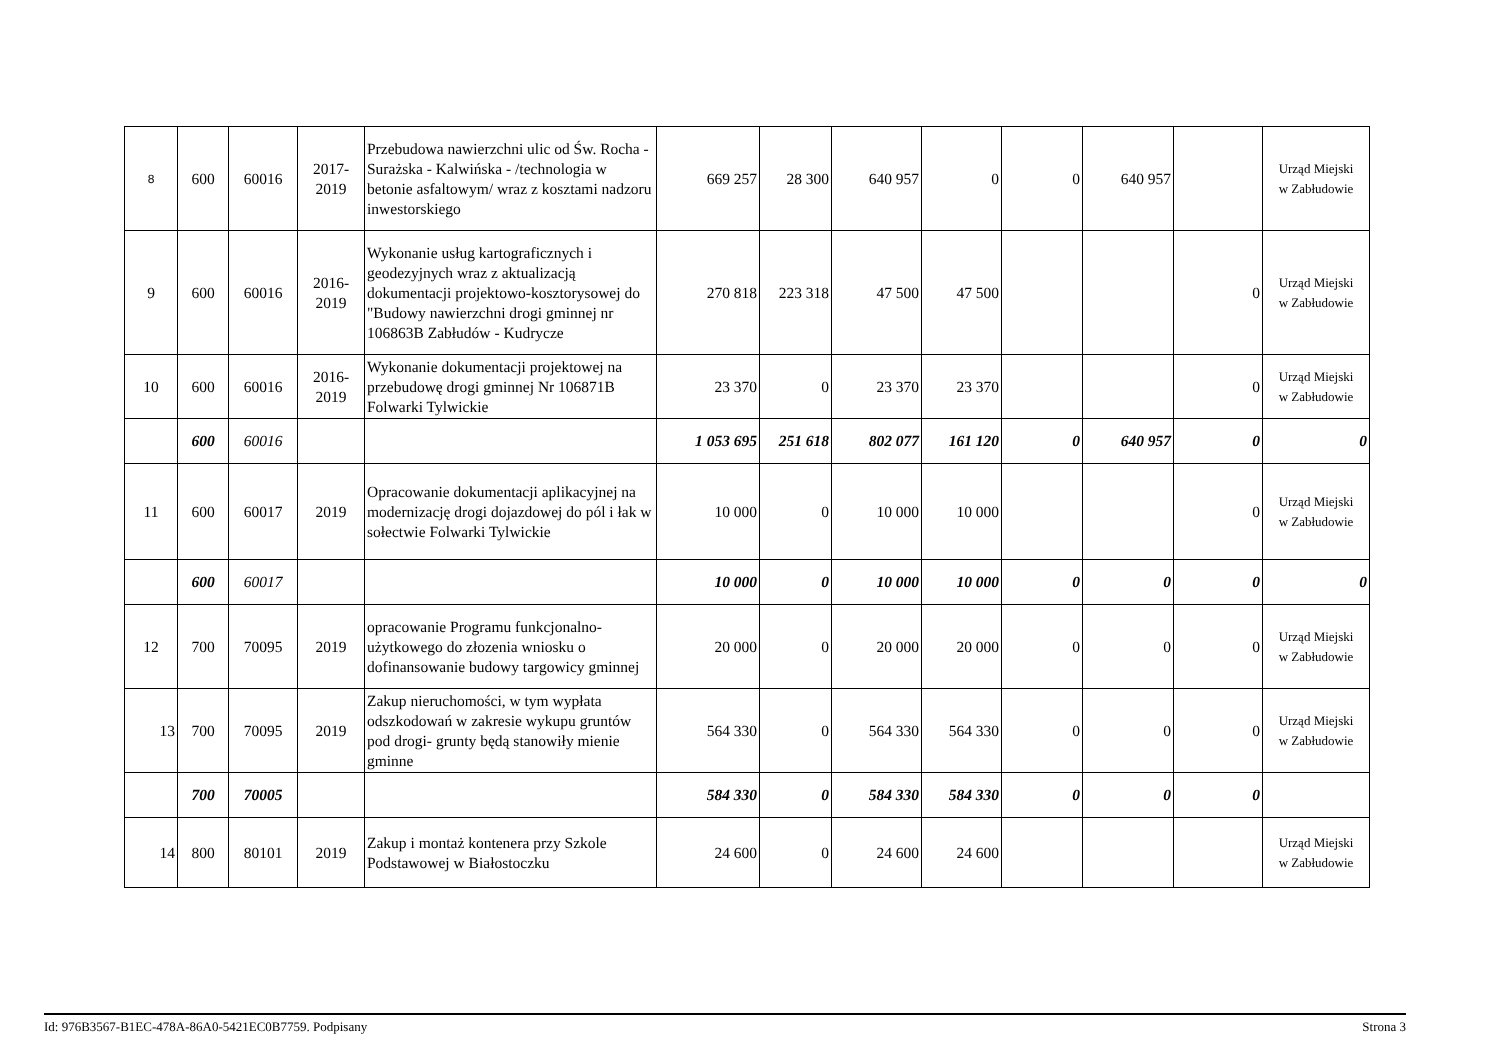| 8 | 600 | 60016 | 2017- 2019 | Przebudowa nawierzchni ulic od Św. Rocha - Surażska - Kalwińska - /technologia w betonie asfaltowym/ wraz z kosztami nadzoru inwestorskiego | 669 257 | 28 300 | 640 957 | 0 | 0 | 640 957 | | Urząd Miejski w Zabłudowie |
| 9 | 600 | 60016 | 2016- 2019 | Wykonanie usług kartograficznych i geodezyjnych wraz z aktualizacją dokumentacji projektowo-kosztorysowej do "Budowy nawierzchni drogi gminnej nr 106863B Zabłudów - Kudrycze | 270 818 | 223 318 | 47 500 | 47 500 | | | 0 | Urząd Miejski w Zabłudowie |
| 10 | 600 | 60016 | 2016- 2019 | Wykonanie dokumentacji projektowej na przebudowę drogi gminnej Nr 106871B Folwarki Tylwickie | 23 370 | 0 | 23 370 | 23 370 | | | 0 | Urząd Miejski w Zabłudowie |
| | 600 | 60016 | | | 1 053 695 | 251 618 | 802 077 | 161 120 | 0 | 640 957 | 0 | 0 |
| 11 | 600 | 60017 | 2019 | Opracowanie dokumentacji aplikacyjnej na modernizację drogi dojazdowej do pól i łak w sołectwie Folwarki Tylwickie | 10 000 | 0 | 10 000 | 10 000 | | | 0 | Urząd Miejski w Zabłudowie |
| | 600 | 60017 | | | 10 000 | 0 | 10 000 | 10 000 | 0 | 0 | 0 | 0 |
| 12 | 700 | 70095 | 2019 | opracowanie Programu funkcjonalno-użytkowego do złozenia wniosku o dofinansowanie budowy targowicy gminnej | 20 000 | 0 | 20 000 | 20 000 | 0 | 0 | 0 | Urząd Miejski w Zabłudowie |
| 13 | 700 | 70095 | 2019 | Zakup nieruchomości, w tym wypłata odszkodowań w zakresie wykupu gruntów pod drogi- grunty będą stanowiły mienie gminne | 564 330 | 0 | 564 330 | 564 330 | 0 | 0 | 0 | Urząd Miejski w Zabłudowie |
| | 700 | 70005 | | | 584 330 | 0 | 584 330 | 584 330 | 0 | 0 | 0 | |
| 14 | 800 | 80101 | 2019 | Zakup i montaż kontenera przy Szkole Podstawowej w Białostoczku | 24 600 | 0 | 24 600 | 24 600 | | | | Urząd Miejski w Zabłudowie |
Id: 976B3567-B1EC-478A-86A0-5421EC0B7759. Podpisany Strona 3